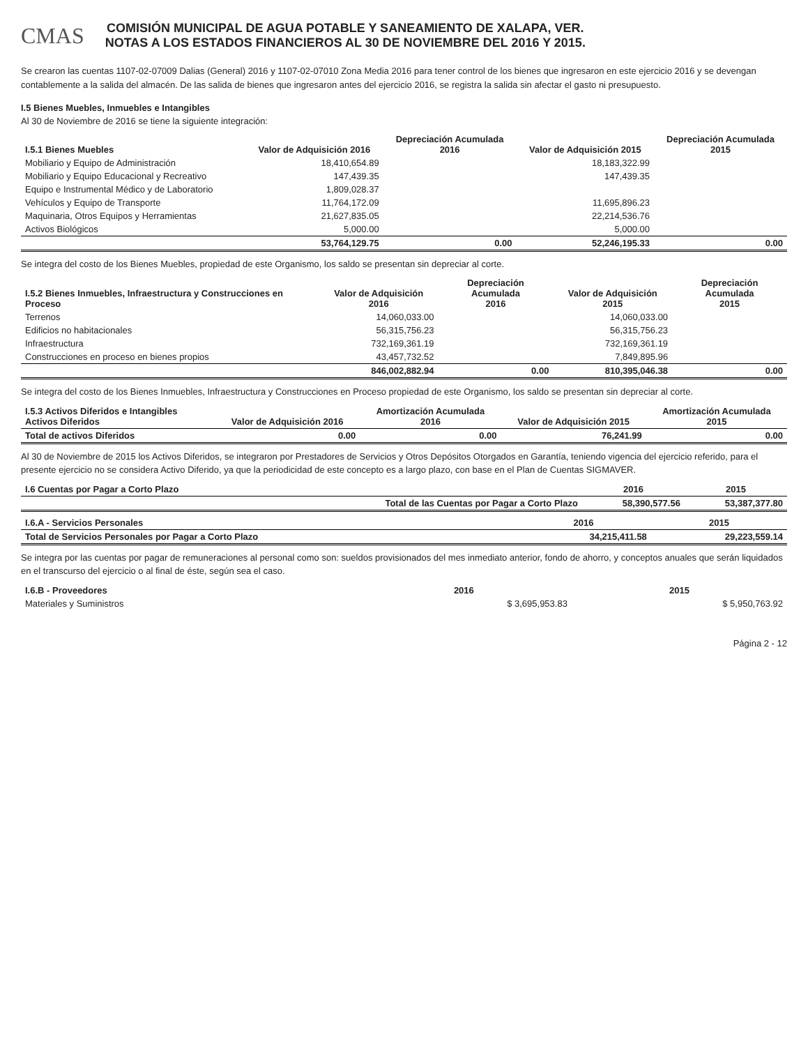CMAS
COMISIÓN MUNICIPAL DE AGUA POTABLE Y SANEAMIENTO DE XALAPA, VER.
NOTAS A LOS ESTADOS FINANCIEROS AL 30 DE NOVIEMBRE DEL 2016 Y 2015.
Se crearon las cuentas 1107-02-07009 Dalias (General) 2016 y 1107-02-07010 Zona Media 2016 para tener control de los bienes que ingresaron en este ejercicio 2016 y se devengan contablemente a la salida del almacén. De las salida de bienes que ingresaron antes del ejercicio 2016, se registra la salida sin afectar el gasto ni presupuesto.
I.5 Bienes Muebles, Inmuebles e Intangibles
Al 30 de Noviembre de 2016 se tiene la siguiente integración:
| I.5.1 Bienes Muebles | Valor de Adquisición 2016 | Depreciación Acumulada 2016 | Valor de Adquisición 2015 | Depreciación Acumulada 2015 |
| --- | --- | --- | --- | --- |
| Mobiliario y Equipo de Administración | 18,410,654.89 | | 18,183,322.99 | |
| Mobiliario y Equipo Educacional y Recreativo | 147,439.35 | | 147,439.35 | |
| Equipo e Instrumental Médico y de Laboratorio | 1,809,028.37 | | | |
| Vehículos y Equipo de Transporte | 11,764,172.09 | | 11,695,896.23 | |
| Maquinaria, Otros Equipos y Herramientas | 21,627,835.05 | | 22,214,536.76 | |
| Activos Biológicos | 5,000.00 | | 5,000.00 | |
| | 53,764,129.75 | 0.00 | 52,246,195.33 | 0.00 |
Se integra del costo de los Bienes Muebles, propiedad de este Organismo, los saldo se presentan sin depreciar al corte.
| I.5.2 Bienes Inmuebles, Infraestructura y Construcciones en Proceso | Valor de Adquisición 2016 | Depreciación Acumulada 2016 | Valor de Adquisición 2015 | Depreciación Acumulada 2015 |
| --- | --- | --- | --- | --- |
| Terrenos | 14,060,033.00 | | 14,060,033.00 | |
| Edificios no habitacionales | 56,315,756.23 | | 56,315,756.23 | |
| Infraestructura | 732,169,361.19 | | 732,169,361.19 | |
| Construcciones en proceso en bienes propios | 43,457,732.52 | | 7,849,895.96 | |
| | 846,002,882.94 | 0.00 | 810,395,046.38 | 0.00 |
Se integra del costo de los Bienes Inmuebles, Infraestructura y Construcciones en Proceso propiedad de este Organismo, los saldo se presentan sin depreciar al corte.
| I.5.3 Activos Diferidos e Intangibles Activos Diferidos | Valor de Adquisición 2016 | Amortización Acumulada 2016 | Valor de Adquisición 2015 | Amortización Acumulada 2015 |
| --- | --- | --- | --- | --- |
| Total de activos Diferidos | 0.00 | 0.00 | 76,241.99 | 0.00 |
Al 30 de Noviembre de 2015 los Activos Diferidos, se integraron por Prestadores de Servicios y Otros Depósitos Otorgados en Garantía, teniendo vigencia del ejercicio referido, para el presente ejercicio no se considera Activo Diferido, ya que la periodicidad de este concepto es a largo plazo, con base en el Plan de Cuentas SIGMAVER.
| I.6 Cuentas por Pagar a Corto Plazo | | 2016 | 2015 |
| --- | --- | --- | --- |
| | Total de las Cuentas por Pagar a Corto Plazo | 58,390,577.56 | 53,387,377.80 |
| I.6.A - Servicios Personales | 2016 | 2015 |
| --- | --- | --- |
| Total de Servicios Personales por Pagar a Corto Plazo | 34,215,411.58 | 29,223,559.14 |
Se integra por las cuentas por pagar de remuneraciones al personal como son: sueldos provisionados del mes inmediato anterior, fondo de ahorro, y conceptos anuales que serán liquidados en el transcurso del ejercicio o al final de éste, según sea el caso.
| I.6.B - Proveedores | 2016 | 2015 |
| --- | --- | --- |
| Materiales y Suministros | $ 3,695,953.83 | $ 5,950,763.92 |
Página 2 - 12